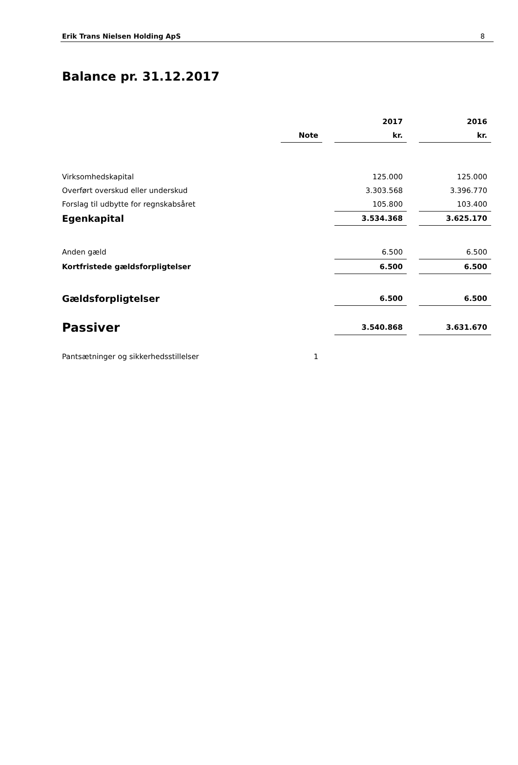Erik Trans Nielsen Holding ApS 8
Balance pr. 31.12.2017
| | | | 2017 | | 2016 |
| --- | --- | --- | --- | --- | --- |
| | Note | | kr. | | kr. |
| Virksomhedskapital | | | 125.000 | | 125.000 |
| Overført overskud eller underskud | | | 3.303.568 | | 3.396.770 |
| Forslag til udbytte for regnskabsåret | | | 105.800 | | 103.400 |
| Egenkapital | | | 3.534.368 | | 3.625.170 |
| Anden gæld | | | 6.500 | | 6.500 |
| Kortfristede gældsforpligtelser | | | 6.500 | | 6.500 |
| Gældsforpligtelser | | | 6.500 | | 6.500 |
| Passiver | | | 3.540.868 | | 3.631.670 |
| Pantsætninger og sikkerhedsstillelser | 1 | | | | |